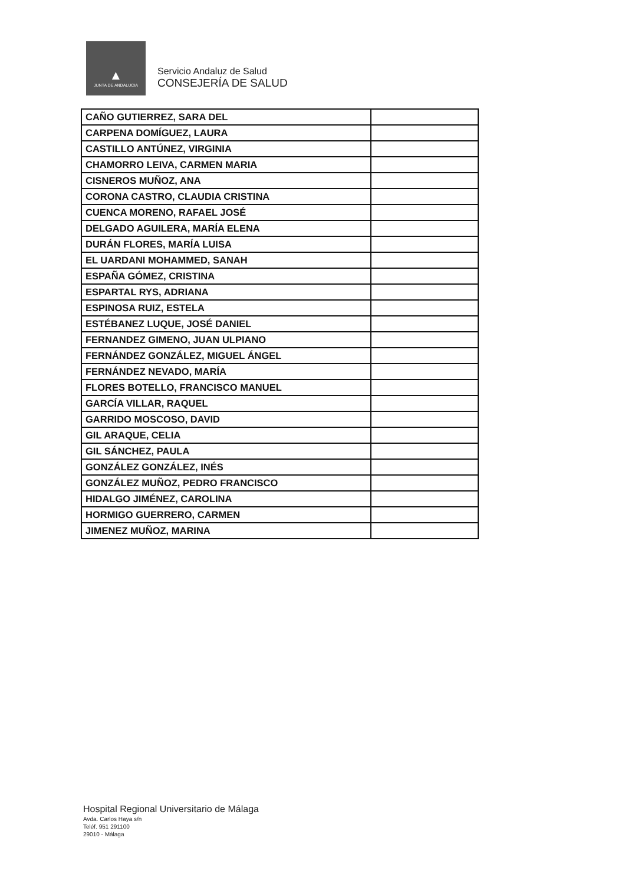▲
JUNTA DE ANDALUCIA
Servicio Andaluz de Salud
CONSEJERÍA DE SALUD
| CAÑO GUTIERREZ, SARA DEL | |
| CARPENA DOMÍGUEZ, LAURA | |
| CASTILLO ANTÚNEZ, VIRGINIA | |
| CHAMORRO LEIVA, CARMEN MARIA | |
| CISNEROS MUÑOZ, ANA | |
| CORONA CASTRO, CLAUDIA CRISTINA | |
| CUENCA MORENO, RAFAEL JOSÉ | |
| DELGADO AGUILERA, MARÍA ELENA | |
| DURÁN FLORES, MARÍA LUISA | |
| EL UARDANI MOHAMMED, SANAH | |
| ESPAÑA GÓMEZ, CRISTINA | |
| ESPARTAL RYS, ADRIANA | |
| ESPINOSA RUIZ, ESTELA | |
| ESTÉBANEZ LUQUE, JOSÉ DANIEL | |
| FERNANDEZ GIMENO, JUAN ULPIANO | |
| FERNÁNDEZ GONZÁLEZ, MIGUEL ÁNGEL | |
| FERNÁNDEZ NEVADO, MARÍA | |
| FLORES BOTELLO, FRANCISCO MANUEL | |
| GARCÍA VILLAR, RAQUEL | |
| GARRIDO MOSCOSO, DAVID | |
| GIL ARAQUE, CELIA | |
| GIL SÁNCHEZ, PAULA | |
| GONZÁLEZ GONZÁLEZ, INÉS | |
| GONZÁLEZ MUÑOZ, PEDRO FRANCISCO | |
| HIDALGO JIMÉNEZ, CAROLINA | |
| HORMIGO GUERRERO, CARMEN | |
| JIMENEZ MUÑOZ, MARINA | |
Hospital Regional Universitario de Málaga
Avda. Carlos Haya s/n
Teléf. 951 291100
29010 - Málaga